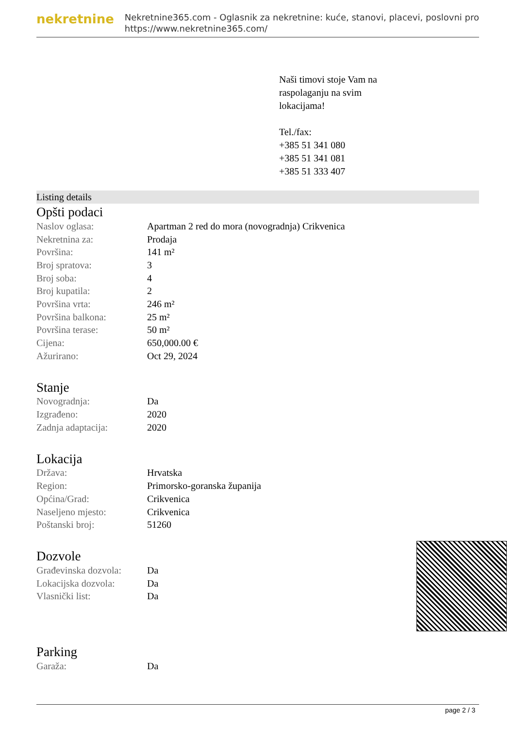nekretnine
Nekretnine365.com - Oglasnik za nekretnine: kuće, stanovi, placevi, poslovni pro
https://www.nekretnine365.com/
Naši timovi stoje Vam na
raspolaganju na svim
lokacijama!
Tel./fax:
+385 51 341 080
+385 51 341 081
+385 51 333 407
Listing details
Opšti podaci
| Naslov oglasa: | Apartman 2 red do mora (novogradnja) Crikvenica |
| Nekretnina za: | Prodaja |
| Površina: | 141 m² |
| Broj spratova: | 3 |
| Broj soba: | 4 |
| Broj kupatila: | 2 |
| Površina vrta: | 246 m² |
| Površina balkona: | 25 m² |
| Površina terase: | 50 m² |
| Cijena: | 650,000.00 € |
| Ažurirano: | Oct 29, 2024 |
Stanje
| Novogradnja: | Da |
| Izgrađeno: | 2020 |
| Zadnja adaptacija: | 2020 |
Lokacija
| Država: | Hrvatska |
| Region: | Primorsko-goranska županija |
| Općina/Grad: | Crikvenica |
| Naseljeno mjesto: | Crikvenica |
| Poštanski broj: | 51260 |
Dozvole
| Građevinska dozvola: | Da |
| Lokacijska dozvola: | Da |
| Vlasnički list: | Da |
Parking
| Garaža: | Da |
page 2 / 3